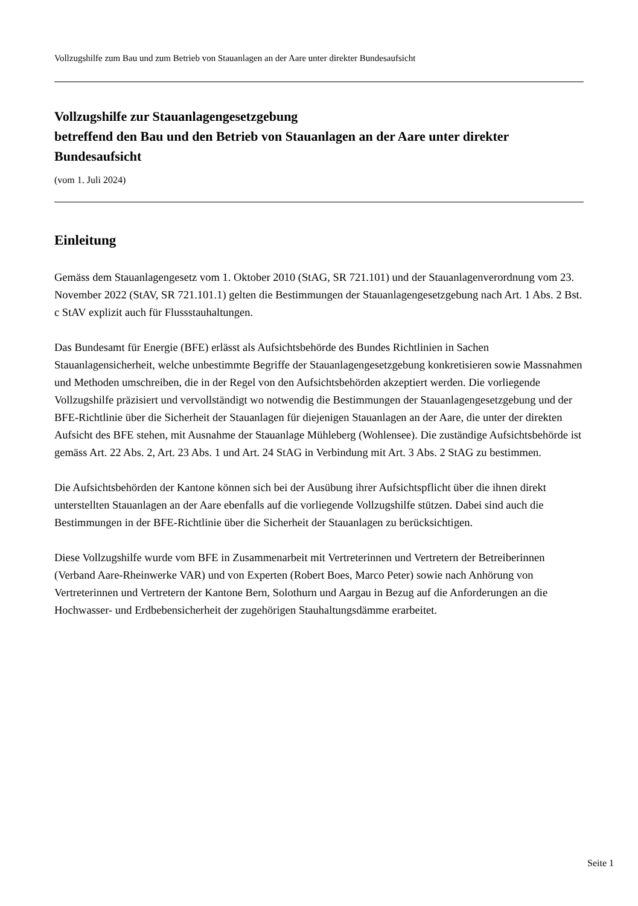Vollzugshilfe zum Bau und zum Betrieb von Stauanlagen an der Aare unter direkter Bundesaufsicht
Vollzugshilfe zur Stauanlagengesetzgebung
betreffend den Bau und den Betrieb von Stauanlagen an der Aare unter direkter Bundesaufsicht
(vom 1. Juli 2024)
Einleitung
Gemäss dem Stauanlagengesetz vom 1. Oktober 2010 (StAG, SR 721.101) und der Stauanlagenverordnung vom 23. November 2022 (StAV, SR 721.101.1) gelten die Bestimmungen der Stauanlagengesetzgebung nach Art. 1 Abs. 2 Bst. c StAV explizit auch für Flussstauhaltungen.
Das Bundesamt für Energie (BFE) erlässt als Aufsichtsbehörde des Bundes Richtlinien in Sachen Stauanlagensicherheit, welche unbestimmte Begriffe der Stauanlagengesetzgebung konkretisieren sowie Massnahmen und Methoden umschreiben, die in der Regel von den Aufsichtsbehörden akzeptiert werden. Die vorliegende Vollzugshilfe präzisiert und vervollständigt wo notwendig die Bestimmungen der Stauanlagengesetzgebung und der BFE-Richtlinie über die Sicherheit der Stauanlagen für diejenigen Stauanlagen an der Aare, die unter der direkten Aufsicht des BFE stehen, mit Ausnahme der Stauanlage Mühleberg (Wohlensee). Die zuständige Aufsichtsbehörde ist gemäss Art. 22 Abs. 2, Art. 23 Abs. 1 und Art. 24 StAG in Verbindung mit Art. 3 Abs. 2 StAG zu bestimmen.
Die Aufsichtsbehörden der Kantone können sich bei der Ausübung ihrer Aufsichtspflicht über die ihnen direkt unterstellten Stauanlagen an der Aare ebenfalls auf die vorliegende Vollzugshilfe stützen. Dabei sind auch die Bestimmungen in der BFE-Richtlinie über die Sicherheit der Stauanlagen zu berücksichtigen.
Diese Vollzugshilfe wurde vom BFE in Zusammenarbeit mit Vertreterinnen und Vertretern der Betreiberinnen (Verband Aare-Rheinwerke VAR) und von Experten (Robert Boes, Marco Peter) sowie nach Anhörung von Vertreterinnen und Vertretern der Kantone Bern, Solothurn und Aargau in Bezug auf die Anforderungen an die Hochwasser- und Erdbebensicherheit der zugehörigen Stauhaltungsdämme erarbeitet.
Seite 1